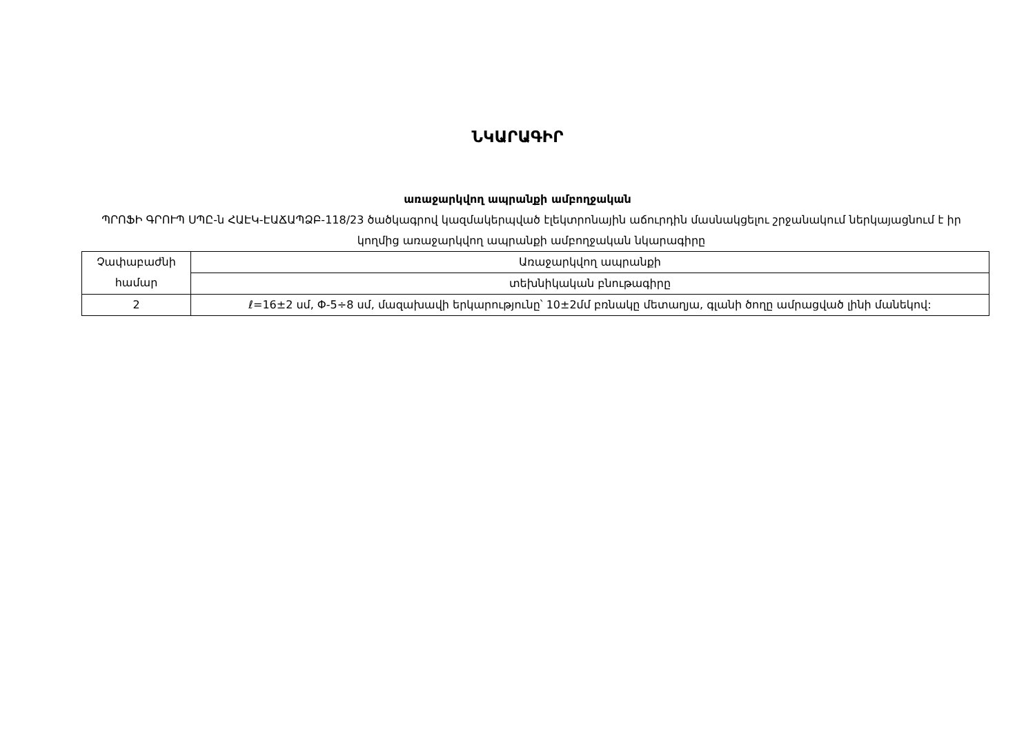ՆԿԱՐԱԳԻՐ
առաջարկվող ապրանքի ամբողջական
ՊՐՈՖԻ ԳՐՈՒՊ ՍՊԸ-ն ՀԱԷԿ-ԷԱՃԱՊՁԲ-118/23 ծածկագրով կազմակերպված էլեկտրոնային աճուրդին մասնակցելու շրջանակում ներկայացնում է իր կողմից առաջարկվող ապրանքի ամբողջական նկարագիրը
| Չափաբաժնի համար | Առաջարկվող ապրանքի |
| | տեխնիկական բնութագիրը |
| 2 | ℓ=16±2 սմ, Փ-5÷8 սմ, մազախավի երկարությունը՝ 10±2մմ բռնակը մետաղյա, գլանի ծողը ամրացված լինի մանեկով: |